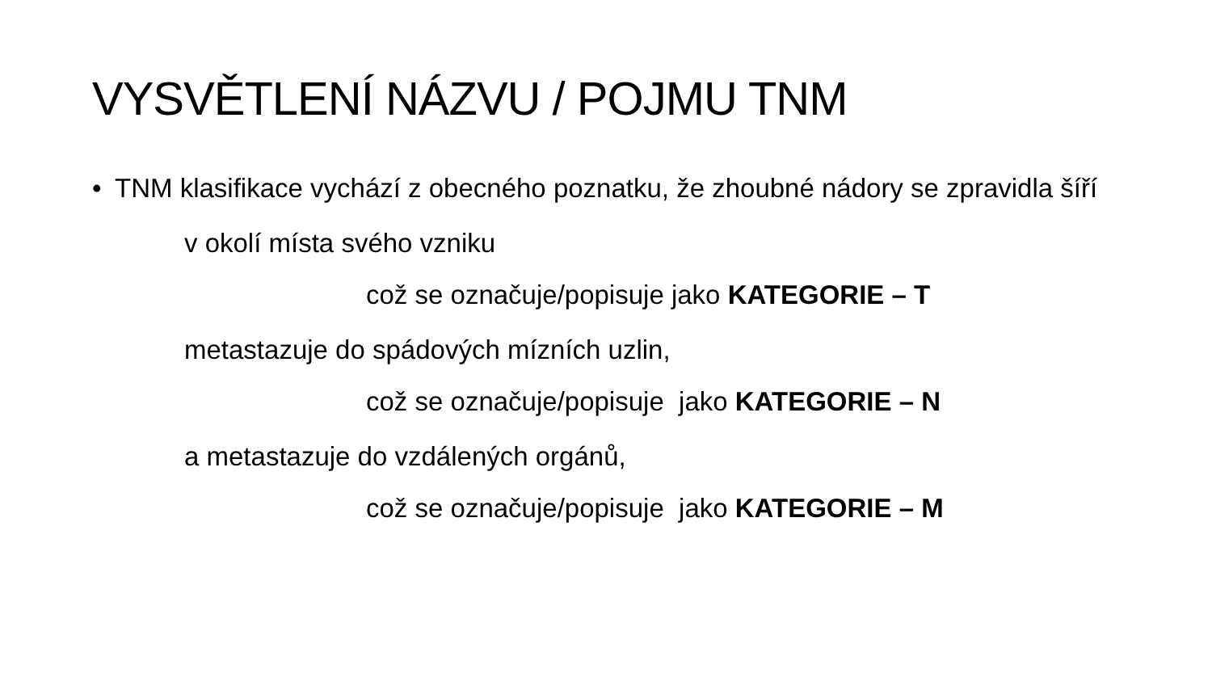VYSVĚTLENÍ NÁZVU / POJMU TNM
• TNM klasifikace vychází z obecného poznatku, že zhoubné nádory se zpravidla šíří
v okolí místa svého vzniku
což se označuje/popisuje jako KATEGORIE – T
metastazuje do spádových mízních uzlin,
což se označuje/popisuje jako KATEGORIE – N
a metastazuje do vzdálených orgánů,
což se označuje/popisuje jako KATEGORIE – M